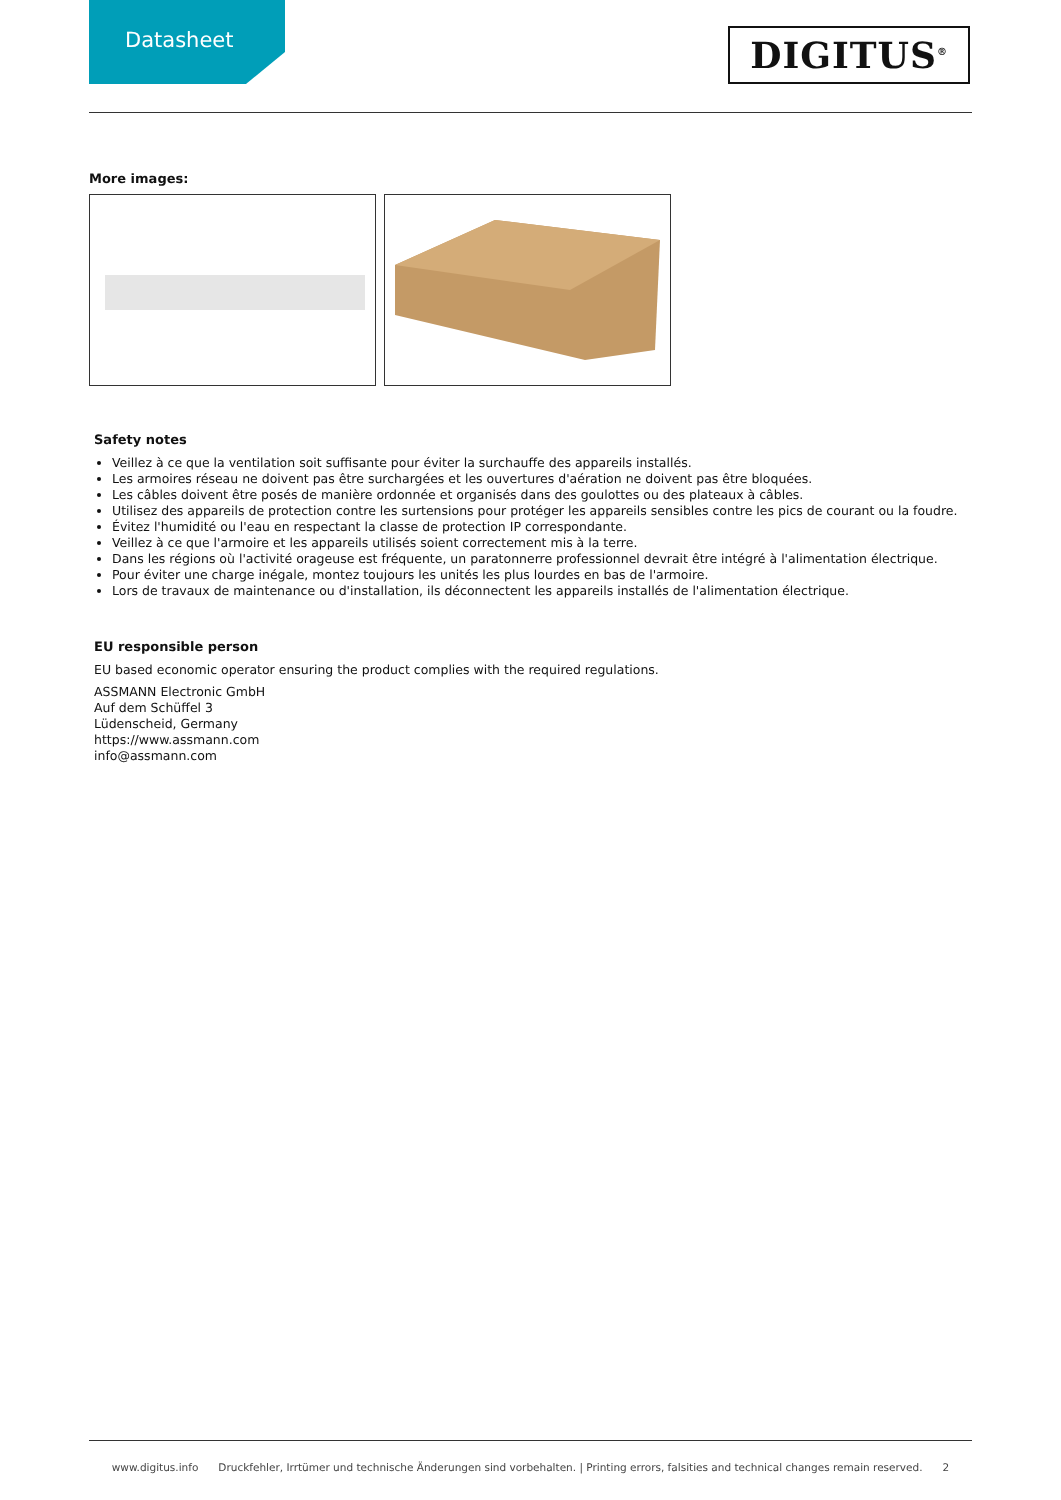Datasheet
DIGITUS<sup>®</sup>
More images:
Safety notes
Veillez à ce que la ventilation soit suffisante pour éviter la surchauffe des appareils installés.
Les armoires réseau ne doivent pas être surchargées et les ouvertures d'aération ne doivent pas être bloquées.
Les câbles doivent être posés de manière ordonnée et organisés dans des goulottes ou des plateaux à câbles.
Utilisez des appareils de protection contre les surtensions pour protéger les appareils sensibles contre les pics de courant ou la foudre.
Évitez l'humidité ou l'eau en respectant la classe de protection IP correspondante.
Veillez à ce que l'armoire et les appareils utilisés soient correctement mis à la terre.
Dans les régions où l'activité orageuse est fréquente, un paratonnerre professionnel devrait être intégré à l'alimentation électrique.
Pour éviter une charge inégale, montez toujours les unités les plus lourdes en bas de l'armoire.
Lors de travaux de maintenance ou d'installation, ils déconnectent les appareils installés de l'alimentation électrique.
EU responsible person
EU based economic operator ensuring the product complies with the required regulations.
ASSMANN Electronic GmbH
Auf dem Schüffel 3
Lüdenscheid, Germany
https://www.assmann.com
info@assmann.com
www.digitus.info Druckfehler, Irrtümer und technische Änderungen sind vorbehalten. | Printing errors, falsities and technical changes remain reserved. 2